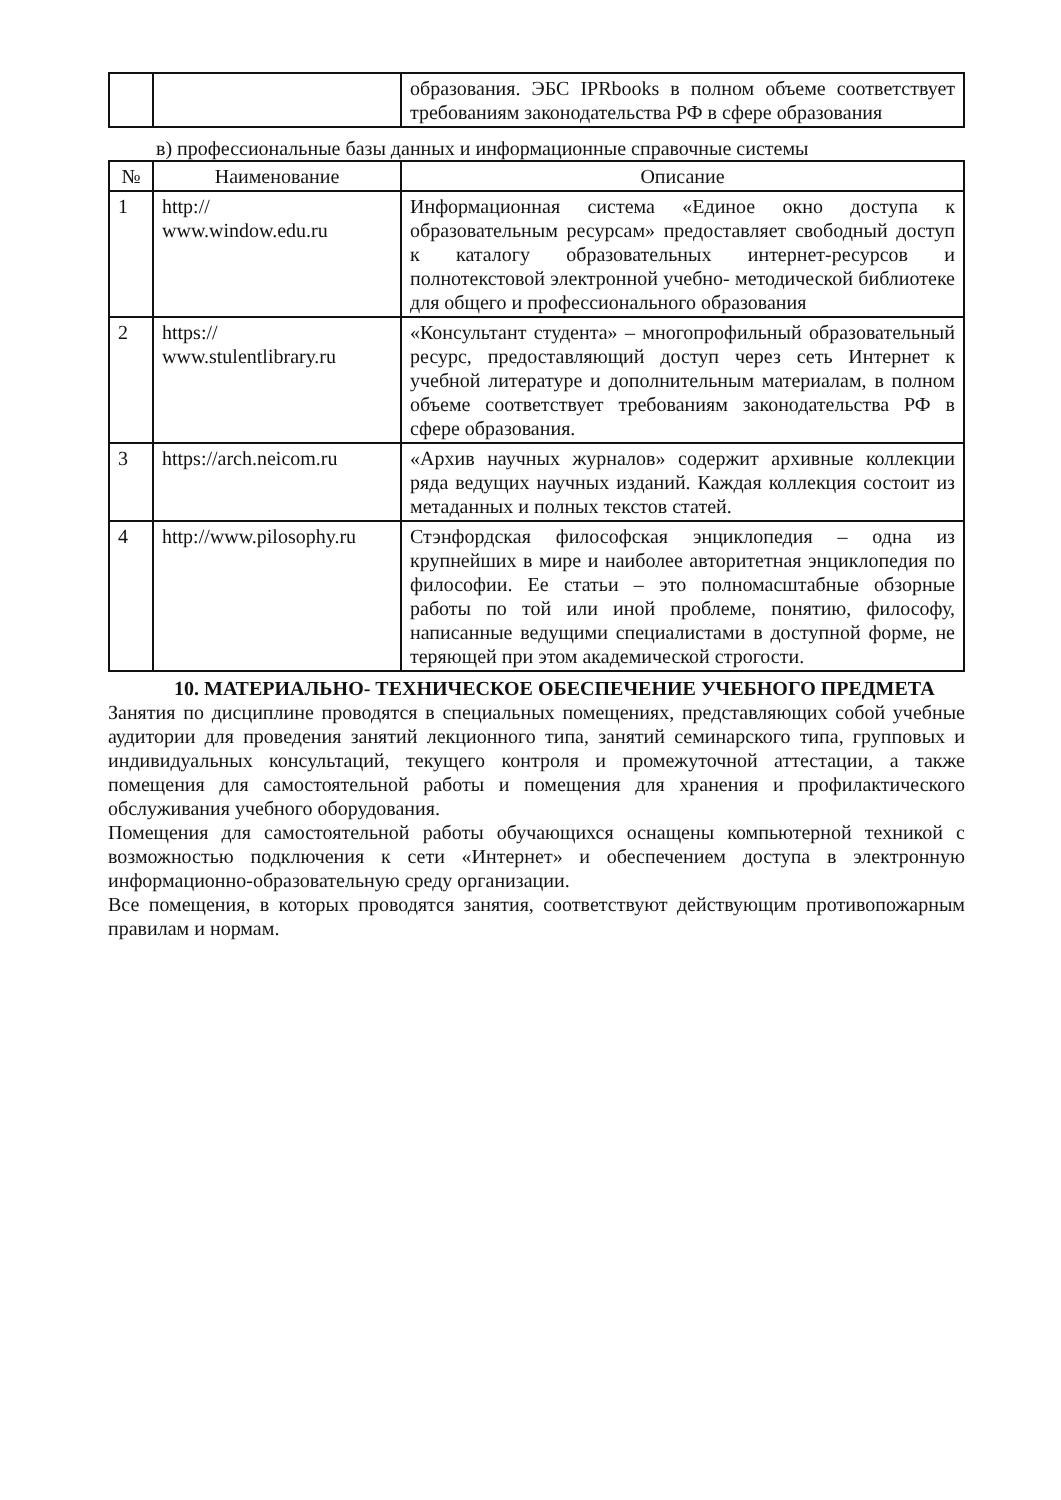| | | образования. ЭБС IPRbooks в полном объеме соответствует требованиям законодательства РФ в сфере образования |
в) профессиональные базы данных и информационные справочные системы
| № | Наименование | Описание |
| --- | --- | --- |
| 1 | http:// www.window.edu.ru | Информационная система «Единое окно доступа к образовательным ресурсам» предоставляет свободный доступ к каталогу образовательных интернет-ресурсов и полнотекстовой электронной учебно- методической библиотеке для общего и профессионального образования |
| 2 | https:// www.stulentlibrary.ru | «Консультант студента» – многопрофильный образовательный ресурс, предоставляющий доступ через сеть Интернет к учебной литературе и дополнительным материалам, в полном объеме соответствует требованиям законодательства РФ в сфере образования. |
| 3 | https://arch.neicom.ru | «Архив научных журналов» содержит архивные коллекции ряда ведущих научных изданий. Каждая коллекция состоит из метаданных и полных текстов статей. |
| 4 | http://www.pilosophy.ru | Стэнфордская философская энциклопедия – одна из крупнейших в мире и наиболее авторитетная энциклопедия по философии. Ее статьи – это полномасштабные обзорные работы по той или иной проблеме, понятию, философу, написанные ведущими специалистами в доступной форме, не теряющей при этом академической строгости. |
10. МАТЕРИАЛЬНО- ТЕХНИЧЕСКОЕ ОБЕСПЕЧЕНИЕ УЧЕБНОГО ПРЕДМЕТА
Занятия по дисциплине проводятся в специальных помещениях, представляющих собой учебные аудитории для проведения занятий лекционного типа, занятий семинарского типа, групповых и индивидуальных консультаций, текущего контроля и промежуточной аттестации, а также помещения для самостоятельной работы и помещения для хранения и профилактического обслуживания учебного оборудования.
Помещения для самостоятельной работы обучающихся оснащены компьютерной техникой с возможностью подключения к сети «Интернет» и обеспечением доступа в электронную информационно-образовательную среду организации.
Все помещения, в которых проводятся занятия, соответствуют действующим противопожарным правилам и нормам.